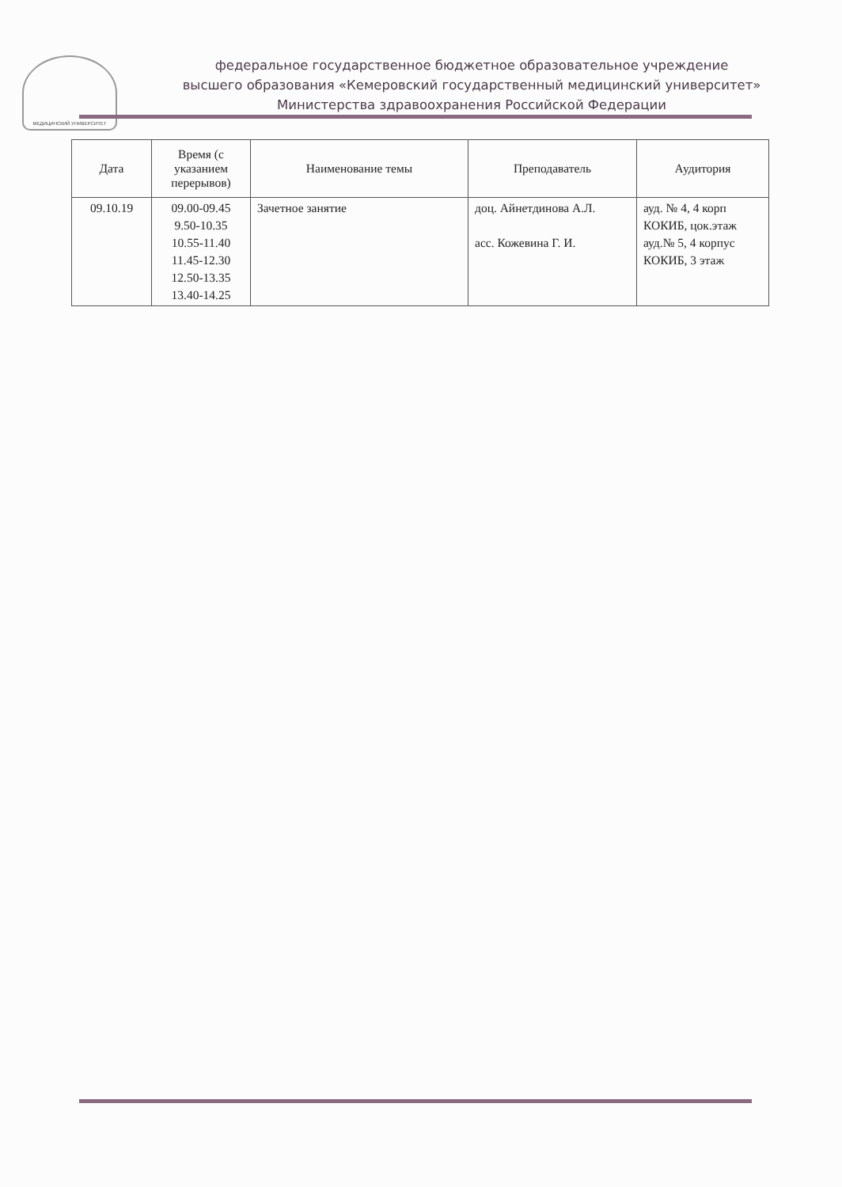МЕДИЦИНСКИЙ УНИВЕРСИТЕТ
федеральное государственное бюджетное образовательное учреждение
высшего образования «Кемеровский государственный медицинский университет»
Министерства здравоохранения Российской Федерации
| Дата | Время (с указанием перерывов) | Наименование темы | Преподаватель | Аудитория |
| --- | --- | --- | --- | --- |
| 09.10.19 | 09.00-09.45 9.50-10.35 10.55-11.40 11.45-12.30 12.50-13.35 13.40-14.25 | Зачетное занятие | доц. Айнетдинова А.Л. асс. Кожевина Г. И. | ауд. № 4, 4 корп КОКИБ, цок.этаж ауд.№ 5, 4 корпус КОКИБ, 3 этаж |